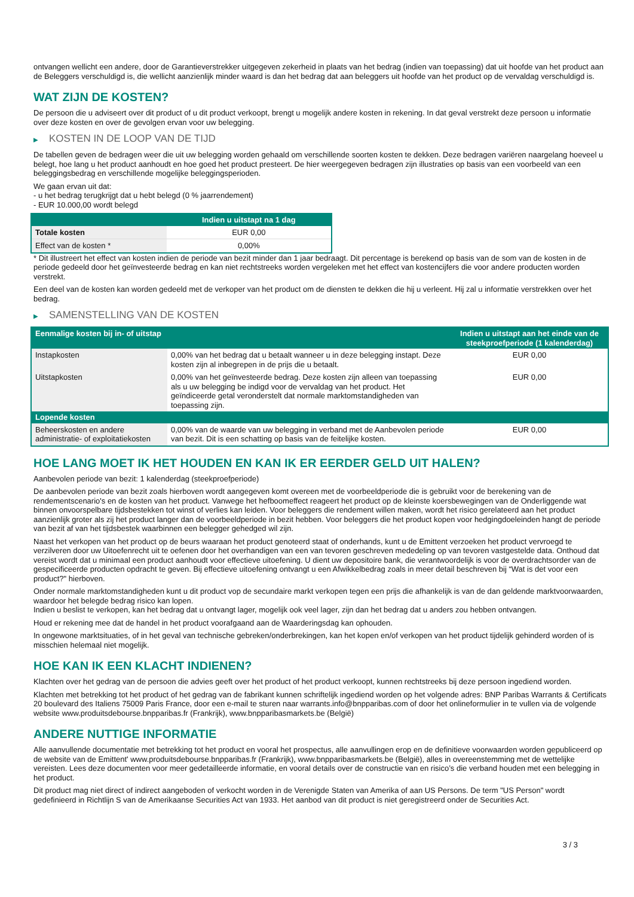ontvangen wellicht een andere, door de Garantieverstrekker uitgegeven zekerheid in plaats van het bedrag (indien van toepassing) dat uit hoofde van het product aan de Beleggers verschuldigd is, die wellicht aanzienlijk minder waard is dan het bedrag dat aan beleggers uit hoofde van het product op de vervaldag verschuldigd is.
WAT ZIJN DE KOSTEN?
De persoon die u adviseert over dit product of u dit product verkoopt, brengt u mogelijk andere kosten in rekening. In dat geval verstrekt deze persoon u informatie over deze kosten en over de gevolgen ervan voor uw belegging.
▶ KOSTEN IN DE LOOP VAN DE TIJD
De tabellen geven de bedragen weer die uit uw belegging worden gehaald om verschillende soorten kosten te dekken. Deze bedragen variëren naargelang hoeveel u belegt, hoe lang u het product aanhoudt en hoe goed het product presteert. De hier weergegeven bedragen zijn illustraties op basis van een voorbeeld van een beleggingsbedrag en verschillende mogelijke beleggingsperioden.
We gaan ervan uit dat:
- u het bedrag terugkrijgt dat u hebt belegd (0 % jaarrendement)
- EUR 10.000,00 wordt belegd
| | Indien u uitstapt na 1 dag |
| --- | --- |
| Totale kosten | EUR 0,00 |
| Effect van de kosten * | 0,00% |
* Dit illustreert het effect van kosten indien de periode van bezit minder dan 1 jaar bedraagt. Dit percentage is berekend op basis van de som van de kosten in de periode gedeeld door het geïnvesteerde bedrag en kan niet rechtstreeks worden vergeleken met het effect van kostencijfers die voor andere producten worden verstrekt.
Een deel van de kosten kan worden gedeeld met de verkoper van het product om de diensten te dekken die hij u verleent. Hij zal u informatie verstrekken over het bedrag.
▶ SAMENSTELLING VAN DE KOSTEN
| Eenmalige kosten bij in- of uitstap | | Indien u uitstapt aan het einde van de steekproefperiode (1 kalenderdag) |
| --- | --- | --- |
| Instapkosten | 0,00% van het bedrag dat u betaalt wanneer u in deze belegging instapt. Deze kosten zijn al inbegrepen in de prijs die u betaalt. | EUR 0,00 |
| Uitstapkosten | 0,00% van het geïnvesteerde bedrag. Deze kosten zijn alleen van toepassing als u uw belegging be indigd voor de vervaldag van het product. Het geïndiceerde getal veronderstelt dat normale marktomstandigheden van toepassing zijn. | EUR 0,00 |
| Lopende kosten | | |
| Beheerskosten en andere administratie- of exploitatiekosten | 0,00% van de waarde van uw belegging in verband met de Aanbevolen periode van bezit. Dit is een schatting op basis van de feitelijke kosten. | EUR 0,00 |
HOE LANG MOET IK HET HOUDEN EN KAN IK ER EERDER GELD UIT HALEN?
Aanbevolen periode van bezit: 1 kalenderdag (steekproefperiode)
De aanbevolen periode van bezit zoals hierboven wordt aangegeven komt overeen met de voorbeeldperiode die is gebruikt voor de berekening van de rendementscenario's en de kosten van het product. Vanwege het hefboomeffect reageert het product op de kleinste koersbewegingen van de Onderliggende wat binnen onvoorspelbare tijdsbestekken tot winst of verlies kan leiden. Voor beleggers die rendement willen maken, wordt het risico gerelateerd aan het product aanzienlijk groter als zij het product langer dan de voorbeeldperiode in bezit hebben. Voor beleggers die het product kopen voor hedgingdoeleinden hangt de periode van bezit af van het tijdsbestek waarbinnen een belegger gehedged wil zijn.
Naast het verkopen van het product op de beurs waaraan het product genoteerd staat of onderhands, kunt u de Emittent verzoeken het product vervroegd te verzilveren door uw Uitoefenrecht uit te oefenen door het overhandigen van een van tevoren geschreven mededeling op van tevoren vastgestelde data. Onthoud dat vereist wordt dat u minimaal een product aanhoudt voor effectieve uitoefening. U dient uw depositoire bank, die verantwoordelijk is voor de overdrachtsorder van de gespecificeerde producten opdracht te geven. Bij effectieve uitoefening ontvangt u een Afwikkelbedrag zoals in meer detail beschreven bij “Wat is det voor een product?" hierboven.
Onder normale marktomstandigheden kunt u dit product vop de secundaire markt verkopen tegen een prijs die afhankelijk is van de dan geldende marktvoorwaarden, waardoor het belegde bedrag risico kan lopen.
Indien u beslist te verkopen, kan het bedrag dat u ontvangt lager, mogelijk ook veel lager, zijn dan het bedrag dat u anders zou hebben ontvangen.
Houd er rekening mee dat de handel in het product voorafgaand aan de Waarderingsdag kan ophouden.
In ongewone marktsituaties, of in het geval van technische gebreken/onderbrekingen, kan het kopen en/of verkopen van het product tijdelijk gehinderd worden of is misschien helemaal niet mogelijk.
HOE KAN IK EEN KLACHT INDIENEN?
Klachten over het gedrag van de persoon die advies geeft over het product of het product verkoopt, kunnen rechtstreeks bij deze persoon ingediend worden.
Klachten met betrekking tot het product of het gedrag van de fabrikant kunnen schriftelijk ingediend worden op het volgende adres: BNP Paribas Warrants & Certificats 20 boulevard des Italiens 75009 Paris France, door een e-mail te sturen naar warrants.info@bnpparibas.com of door het onlineformulier in te vullen via de volgende website www.produitsdebourse.bnpparibas.fr (Frankrijk), www.bnpparibasmarkets.be (België)
ANDERE NUTTIGE INFORMATIE
Alle aanvullende documentatie met betrekking tot het product en vooral het prospectus, alle aanvullingen erop en de definitieve voorwaarden worden gepubliceerd op de website van de Emittent' www.produitsdebourse.bnpparibas.fr (Frankrijk), www.bnpparibasmarkets.be (België), alles in overeenstemming met de wettelijke vereisten. Lees deze documenten voor meer gedetailleerde informatie, en vooral details over de constructie van en risico’s die verband houden met een belegging in het product.
Dit product mag niet direct of indirect aangeboden of verkocht worden in de Verenigde Staten van Amerika of aan US Persons. De term "US Person" wordt gedefinieerd in Richtlijn S van de Amerikaanse Securities Act van 1933. Het aanbod van dit product is niet geregistreerd onder de Securities Act.
3 / 3